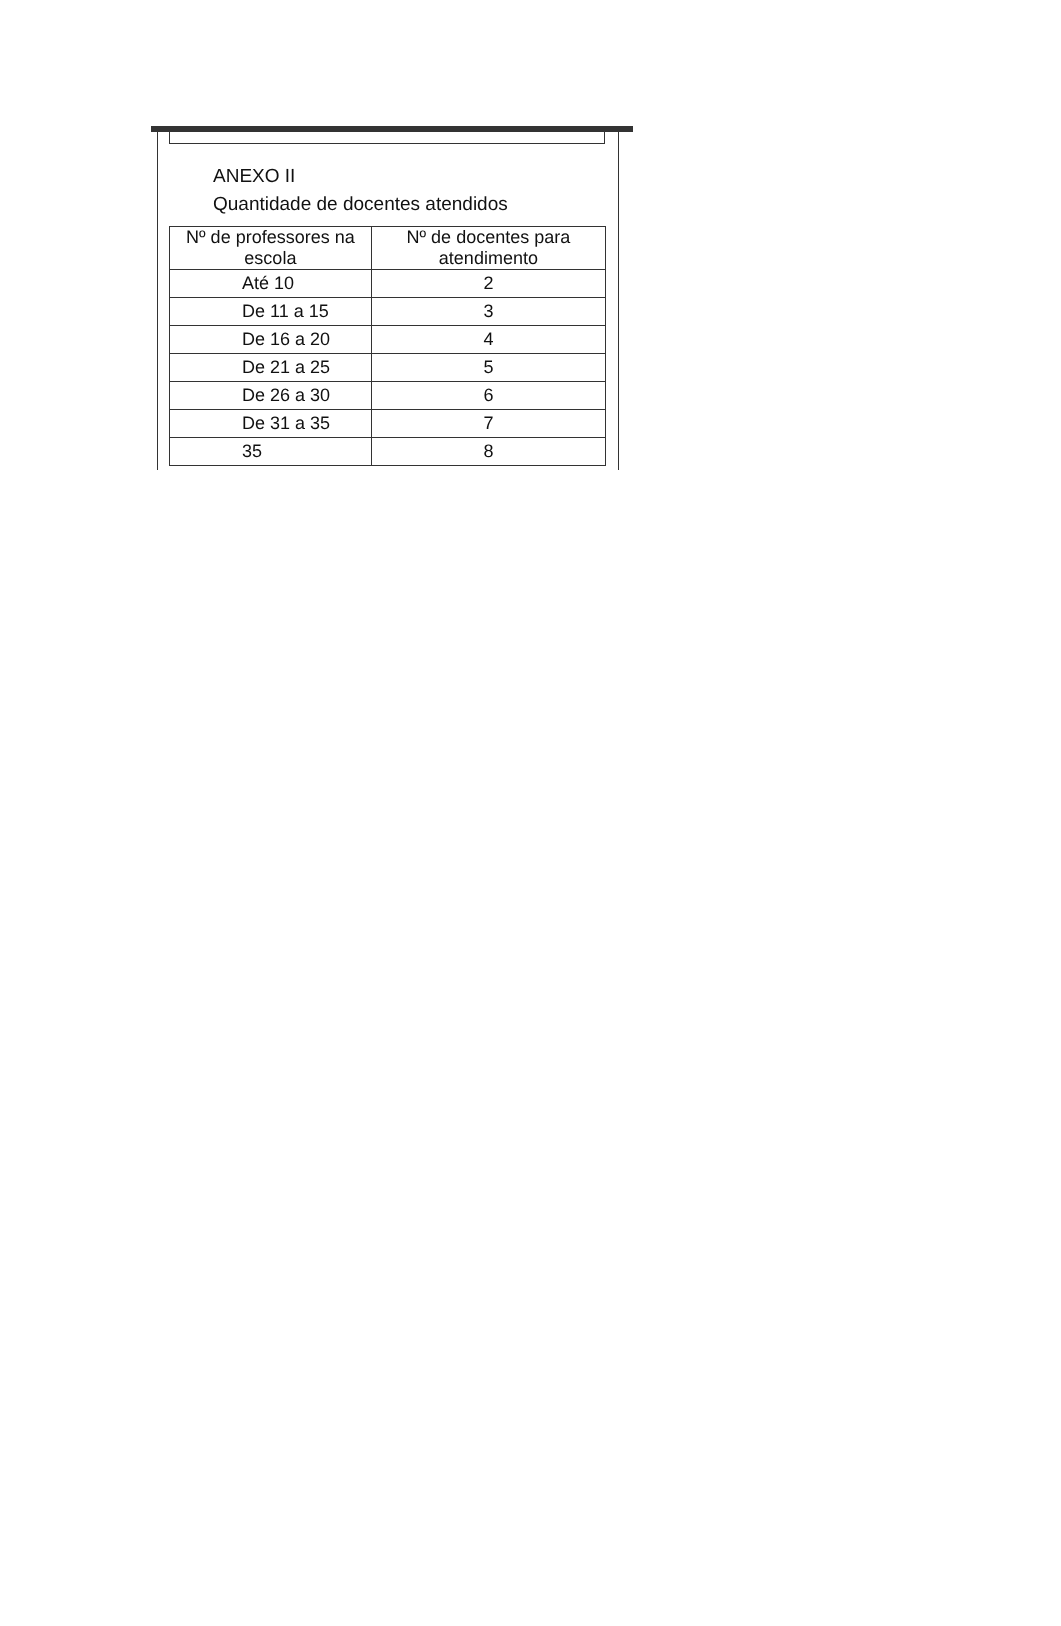ANEXO II
Quantidade de docentes atendidos
| Nº de professores na escola | Nº de docentes para atendimento |
| --- | --- |
| Até 10 | 2 |
| De 11 a 15 | 3 |
| De 16 a 20 | 4 |
| De 21 a 25 | 5 |
| De 26 a 30 | 6 |
| De 31 a 35 | 7 |
| 35 | 8 |